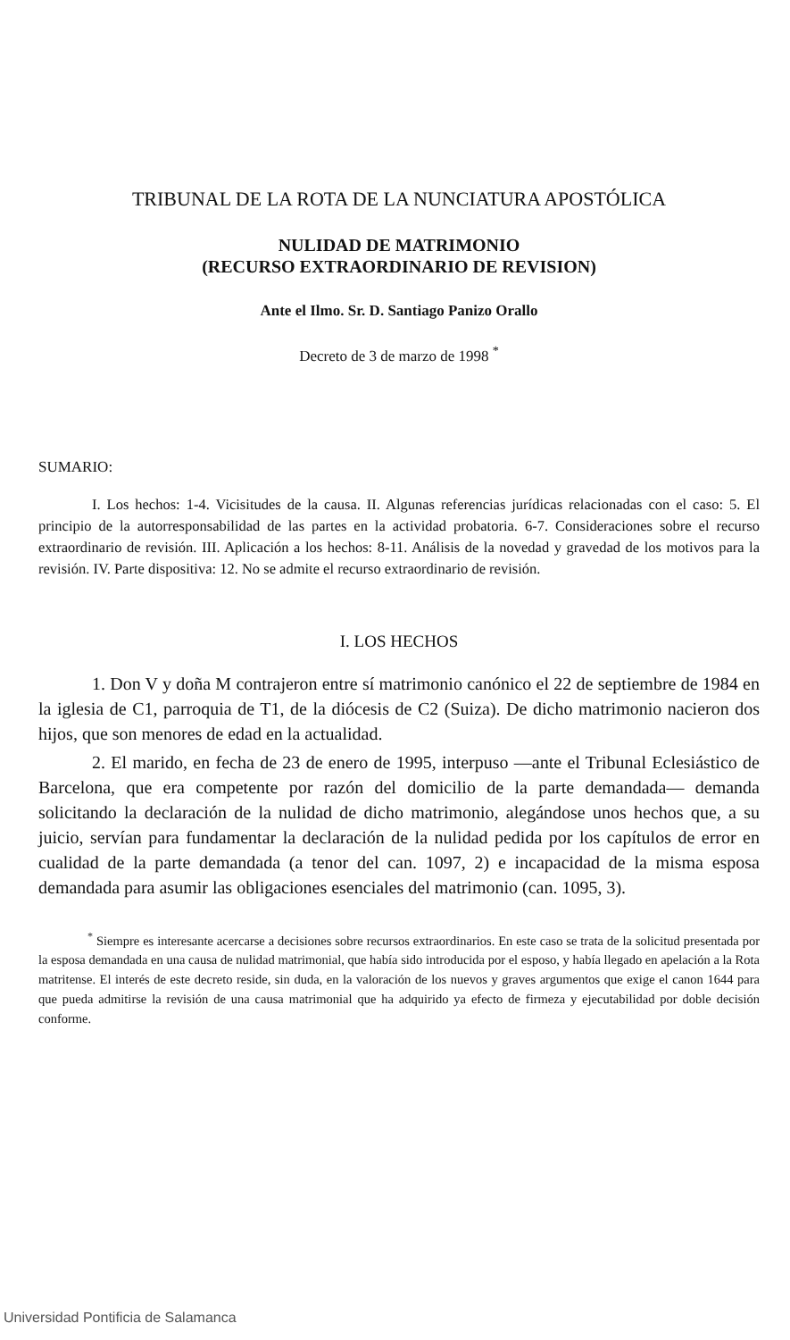TRIBUNAL DE LA ROTA DE LA NUNCIATURA APOSTÓLICA
NULIDAD DE MATRIMONIO
(RECURSO EXTRAORDINARIO DE REVISION)
Ante el Ilmo. Sr. D. Santiago Panizo Orallo
Decreto de 3 de marzo de 1998 <sup>*</sup>
SUMARIO:
I. Los hechos: 1-4. Vicisitudes de la causa. II. Algunas referencias jurídicas relacionadas con el caso: 5. El principio de la autorresponsabilidad de las partes en la actividad probatoria. 6-7. Consideraciones sobre el recurso extraordinario de revisión. III. Aplicación a los hechos: 8-11. Análisis de la novedad y gravedad de los motivos para la revisión. IV. Parte dispositiva: 12. No se admite el recurso extraordinario de revisión.
I. LOS HECHOS
1. Don V y doña M contrajeron entre sí matrimonio canónico el 22 de septiembre de 1984 en la iglesia de C1, parroquia de T1, de la diócesis de C2 (Suiza). De dicho matrimonio nacieron dos hijos, que son menores de edad en la actualidad.
2. El marido, en fecha de 23 de enero de 1995, interpuso —ante el Tribunal Eclesiástico de Barcelona, que era competente por razón del domicilio de la parte demandada— demanda solicitando la declaración de la nulidad de dicho matrimonio, alegándose unos hechos que, a su juicio, servían para fundamentar la declaración de la nulidad pedida por los capítulos de error en cualidad de la parte demandada (a tenor del can. 1097, 2) e incapacidad de la misma esposa demandada para asumir las obligaciones esenciales del matrimonio (can. 1095, 3).
<sup>*</sup> Siempre es interesante acercarse a decisiones sobre recursos extraordinarios. En este caso se trata de la solicitud presentada por la esposa demandada en una causa de nulidad matrimonial, que había sido introducida por el esposo, y había llegado en apelación a la Rota matritense. El interés de este decreto reside, sin duda, en la valoración de los nuevos y graves argumentos que exige el canon 1644 para que pueda admitirse la revisión de una causa matrimonial que ha adquirido ya efecto de firmeza y ejecutabilidad por doble decisión conforme.
Universidad Pontificia de Salamanca